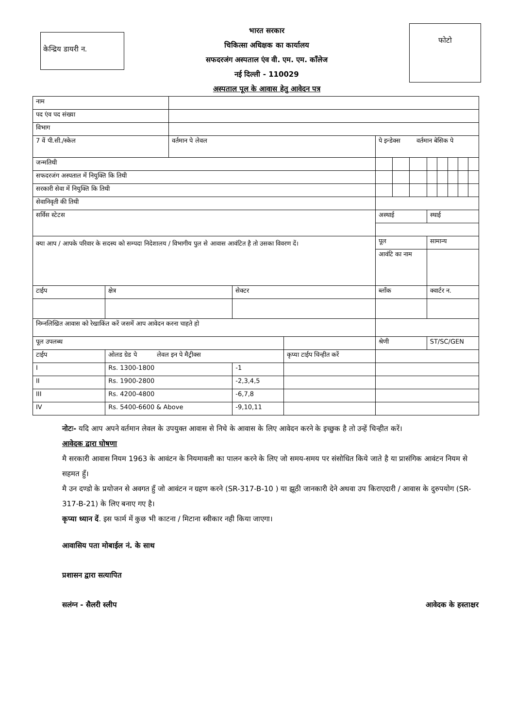केन्द्रिय डायरी न.
भारत सरकार
चिकित्सा अधिक्षक का कार्यालय
सफदरजंग अस्पताल एंव वी. एम. एम. काँलेज
नई दिल्ली - 110029
अस्पताल पूल के आवास हेतु आवेदन पत्र
फोटो
| नाम | | | | | | | | | | | | | |
| पद एंव पद संख्या | | | | | | | | | | | | | |
| विभाग | | | | | | | | | | | | | |
| 7 वें पी.सी./स्केल | | वर्तमान पे लेवल | | | | पे इन्डेक्स वर्तमान बेसिक पे | | | | | | | |
| जन्मतिथी | | | | | | | | | | | | | |
| सफदरजंग अस्पताल में नियुक्ति कि तिथी | | | | | | | | | | | | | |
| सरकारी सेवा में नियुक्ति कि तिथी | | | | | | | | | | | | | |
| सेवानिवृती की तिथी | | | | | | | | | | | | | |
| सर्विस स्टेटस | | | | | | अस्थाई | | | स्थाई | | | | |
| क्या आप / आपके परिवार के सदस्य को सम्पदा निदेशालय / विभागीय पुल से आवास आवंटित है तो उसका विवरण दें। | | | | | | पूल | | | सामान्य | | | | |
| | | | | | | आवंटि का नाम | | | | | | | |
| टाईप | क्षेत्र | | सेक्टर | | | ब्लाँक | | | क्वार्टर न. | | | | |
| निम्नलिखित आवास को रेखाकिंत करें जसमें आप आवेदन करना चाहते हो | | | | | | | | | | | | | |
| पूल उपलब्ध | | | | | | श्रेणी | | | ST/SC/GEN | | | | |
| टाईप | ओलड ग्रेड पे लेवल इन पे मैट्रीक्स | | | कृप्या टाईप चिन्हीत करें | | | | | | | | | |
| I | Rs. 1300-1800 | | -1 | | | | | | | | | | |
| II | Rs. 1900-2800 | | -2,3,4,5 | | | | | | | | | | |
| III | Rs. 4200-4800 | | -6,7,8 | | | | | | | | | | |
| IV | Rs. 5400-6600 & Above | | -9,10,11 | | | | | | | | | | |
नोटः- यदि आप अपने वर्तमान लेवल के उपयुक्त आवास से निचे के आवास के लिए आवेदन करने के इच्छुक है तो उन्हें चिन्हीत करें।
आवेदक द्वारा घोषणा
मै सरकारी आवास नियम 1963 के आवंटन के नियमावली का पालन करने के लिए जो समय-समय पर संसोधित किये जाते है या प्रासंगिक आवंटन नियम से सहमत हुँ।
मै उन दण्डो के प्रयोजन से अवगत हुँ जो आवंटन न ग्रहण करने (SR-317-B-10 ) या झूठी जानकारी देने अथवा उप किराएदारी / आवास के दुरुपयोग (SR-317-B-21) के लिए बनाए गए है।
कृप्या ध्यान दें. इस फार्म में कुछ भी काटना / मिटाना स्वीकार नही किया जाएगा।
आवासिय पता मोबाईल नं. के साथ
प्रशासन द्वारा सत्यापित
सलंग्न - सैलरी स्लीप आवेदक के हस्ताक्षर